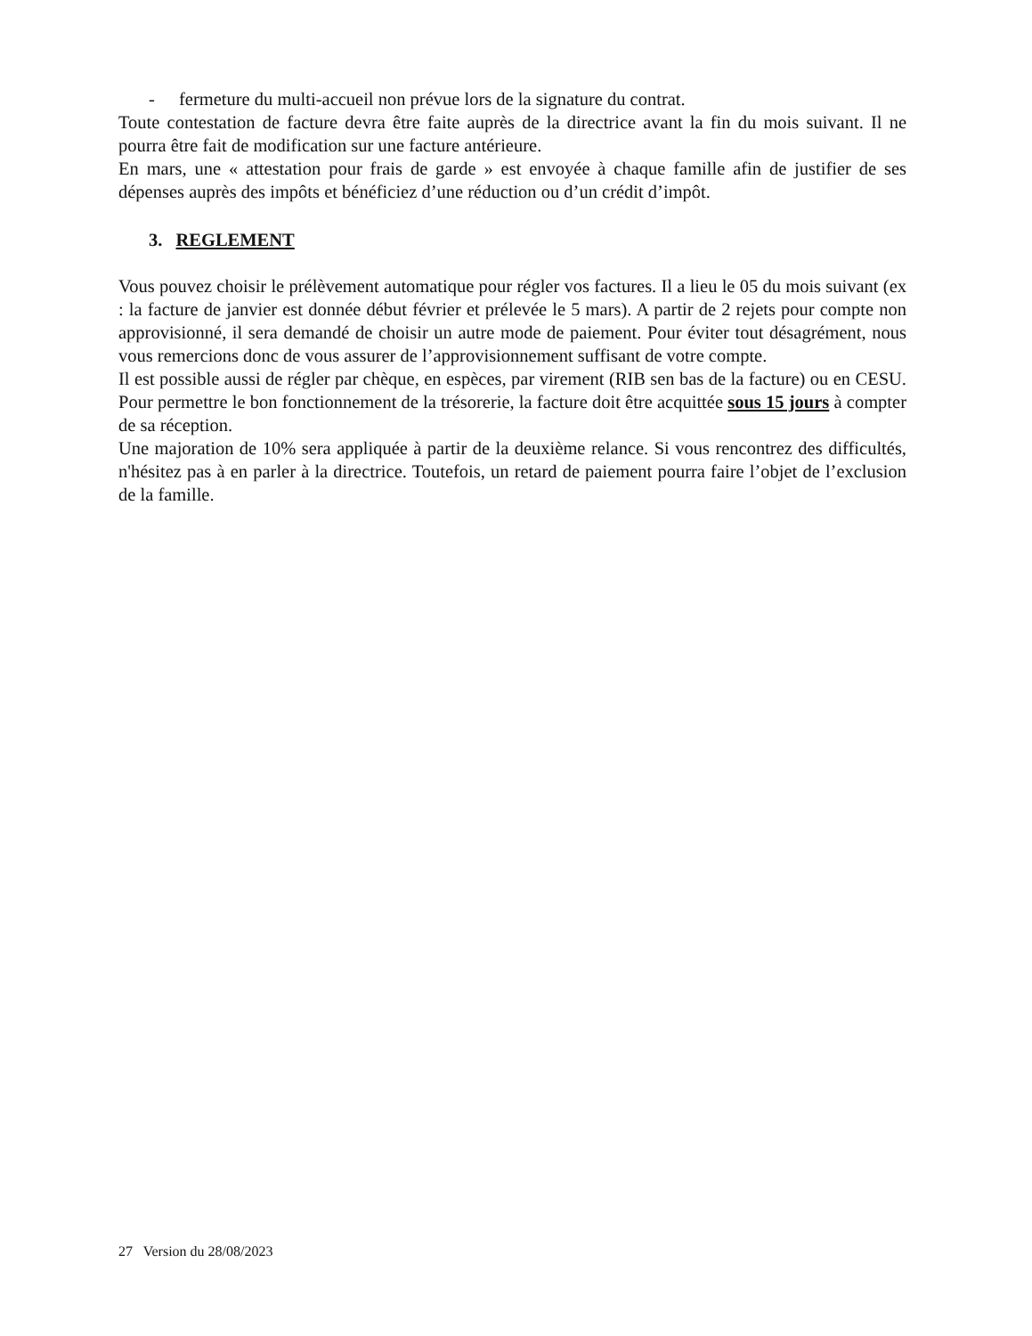- fermeture du multi-accueil non prévue lors de la signature du contrat.
Toute contestation de facture devra être faite auprès de la directrice avant la fin du mois suivant. Il ne pourra être fait de modification sur une facture antérieure.
En mars, une « attestation pour frais de garde » est envoyée à chaque famille afin de justifier de ses dépenses auprès des impôts et bénéficiez d’une réduction ou d’un crédit d’impôt.
3. REGLEMENT
Vous pouvez choisir le prélèvement automatique pour régler vos factures. Il a lieu le 05 du mois suivant (ex : la facture de janvier est donnée début février et prélevée le 5 mars). A partir de 2 rejets pour compte non approvisionné, il sera demandé de choisir un autre mode de paiement. Pour éviter tout désagrément, nous vous remercions donc de vous assurer de l’approvisionnement suffisant de votre compte.
Il est possible aussi de régler par chèque, en espèces, par virement (RIB sen bas de la facture) ou en CESU. Pour permettre le bon fonctionnement de la trésorerie, la facture doit être acquittée sous 15 jours à compter de sa réception.
Une majoration de 10% sera appliquée à partir de la deuxième relance. Si vous rencontrez des difficultés, n'hésitez pas à en parler à la directrice. Toutefois, un retard de paiement pourra faire l’objet de l’exclusion de la famille.
27 Version du 28/08/2023